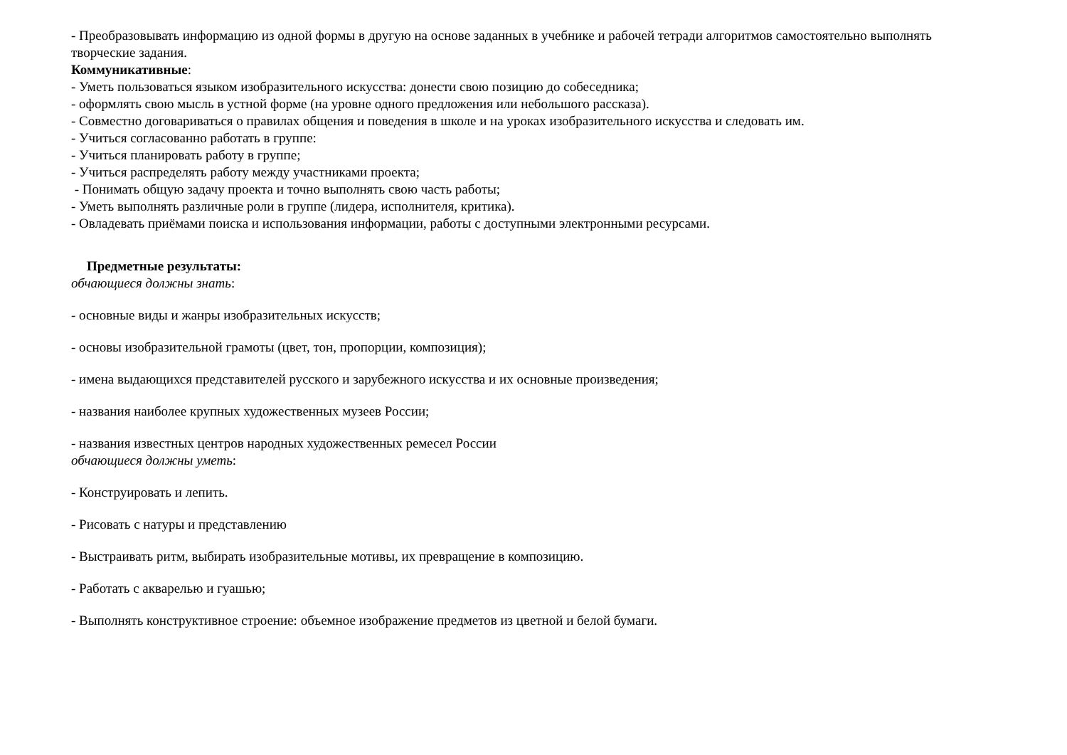- Преобразовывать информацию из одной формы в другую на основе заданных в учебнике и рабочей тетради алгоритмов самостоятельно выполнять творческие задания.
Коммуникативные:
- Уметь пользоваться языком изобразительного искусства: донести свою позицию до собеседника;
- оформлять свою мысль в устной форме (на уровне одного предложения или небольшого рассказа).
- Совместно договариваться о правилах общения и поведения в школе и на уроках изобразительного искусства и следовать им.
- Учиться согласованно работать в группе:
- Учиться планировать работу в группе;
- Учиться распределять работу между участниками проекта;
- Понимать общую задачу проекта и точно выполнять свою часть работы;
- Уметь выполнять различные роли в группе (лидера, исполнителя, критика).
- Овладевать приёмами поиска и использования информации, работы с доступными электронными ресурсами.
Предметные результаты:
обчающиеся должны знать:
- основные виды и жанры изобразительных искусств;
- основы изобразительной грамоты (цвет, тон, пропорции, композиция);
- имена выдающихся представителей русского и зарубежного искусства и их основные произведения;
- названия наиболее крупных художественных музеев России;
- названия известных центров народных художественных ремесел России
обчающиеся должны уметь:
- Конструировать и лепить.
- Рисовать с натуры и представлению
- Выстраивать ритм, выбирать изобразительные мотивы, их превращение в композицию.
- Работать с акварелью и гуашью;
- Выполнять конструктивное строение: объемное изображение предметов из цветной и белой бумаги.